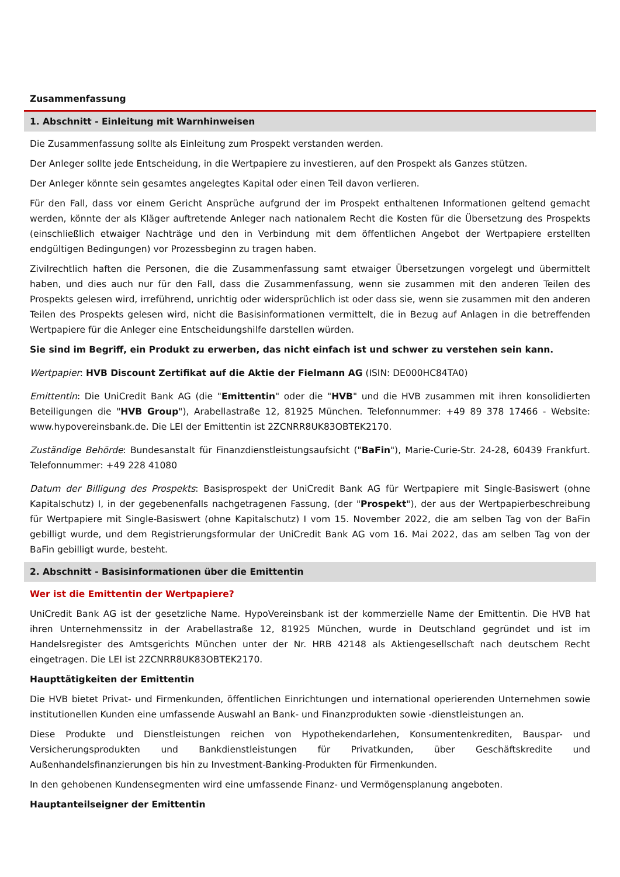Zusammenfassung
1. Abschnitt - Einleitung mit Warnhinweisen
Die Zusammenfassung sollte als Einleitung zum Prospekt verstanden werden.
Der Anleger sollte jede Entscheidung, in die Wertpapiere zu investieren, auf den Prospekt als Ganzes stützen.
Der Anleger könnte sein gesamtes angelegtes Kapital oder einen Teil davon verlieren.
Für den Fall, dass vor einem Gericht Ansprüche aufgrund der im Prospekt enthaltenen Informationen geltend gemacht werden, könnte der als Kläger auftretende Anleger nach nationalem Recht die Kosten für die Übersetzung des Prospekts (einschließlich etwaiger Nachträge und den in Verbindung mit dem öffentlichen Angebot der Wertpapiere erstellten endgültigen Bedingungen) vor Prozessbeginn zu tragen haben.
Zivilrechtlich haften die Personen, die die Zusammenfassung samt etwaiger Übersetzungen vorgelegt und übermittelt haben, und dies auch nur für den Fall, dass die Zusammenfassung, wenn sie zusammen mit den anderen Teilen des Prospekts gelesen wird, irreführend, unrichtig oder widersprüchlich ist oder dass sie, wenn sie zusammen mit den anderen Teilen des Prospekts gelesen wird, nicht die Basisinformationen vermittelt, die in Bezug auf Anlagen in die betreffenden Wertpapiere für die Anleger eine Entscheidungshilfe darstellen würden.
Sie sind im Begriff, ein Produkt zu erwerben, das nicht einfach ist und schwer zu verstehen sein kann.
Wertpapier: HVB Discount Zertifikat auf die Aktie der Fielmann AG (ISIN: DE000HC84TA0)
Emittentin: Die UniCredit Bank AG (die "Emittentin" oder die "HVB" und die HVB zusammen mit ihren konsolidierten Beteiligungen die "HVB Group"), Arabellastraße 12, 81925 München. Telefonnummer: +49 89 378 17466 - Website: www.hypovereinsbank.de. Die LEI der Emittentin ist 2ZCNRR8UK83OBTEK2170.
Zuständige Behörde: Bundesanstalt für Finanzdienstleistungsaufsicht ("BaFin"), Marie-Curie-Str. 24-28, 60439 Frankfurt. Telefonnummer: +49 228 41080
Datum der Billigung des Prospekts: Basisprospekt der UniCredit Bank AG für Wertpapiere mit Single-Basiswert (ohne Kapitalschutz) I, in der gegebenenfalls nachgetragenen Fassung, (der "Prospekt"), der aus der Wertpapierbeschreibung für Wertpapiere mit Single-Basiswert (ohne Kapitalschutz) I vom 15. November 2022, die am selben Tag von der BaFin gebilligt wurde, und dem Registrierungsformular der UniCredit Bank AG vom 16. Mai 2022, das am selben Tag von der BaFin gebilligt wurde, besteht.
2. Abschnitt - Basisinformationen über die Emittentin
Wer ist die Emittentin der Wertpapiere?
UniCredit Bank AG ist der gesetzliche Name. HypoVereinsbank ist der kommerzielle Name der Emittentin. Die HVB hat ihren Unternehmenssitz in der Arabellastraße 12, 81925 München, wurde in Deutschland gegründet und ist im Handelsregister des Amtsgerichts München unter der Nr. HRB 42148 als Aktiengesellschaft nach deutschem Recht eingetragen. Die LEI ist 2ZCNRR8UK83OBTEK2170.
Haupttätigkeiten der Emittentin
Die HVB bietet Privat- und Firmenkunden, öffentlichen Einrichtungen und international operierenden Unternehmen sowie institutionellen Kunden eine umfassende Auswahl an Bank- und Finanzprodukten sowie -dienstleistungen an.
Diese Produkte und Dienstleistungen reichen von Hypothekendarlehen, Konsumentenkrediten, Bauspar- und Versicherungsprodukten und Bankdienstleistungen für Privatkunden, über Geschäftskredite und Außenhandelsfinanzierungen bis hin zu Investment-Banking-Produkten für Firmenkunden.
In den gehobenen Kundensegmenten wird eine umfassende Finanz- und Vermögensplanung angeboten.
Hauptanteilseigner der Emittentin